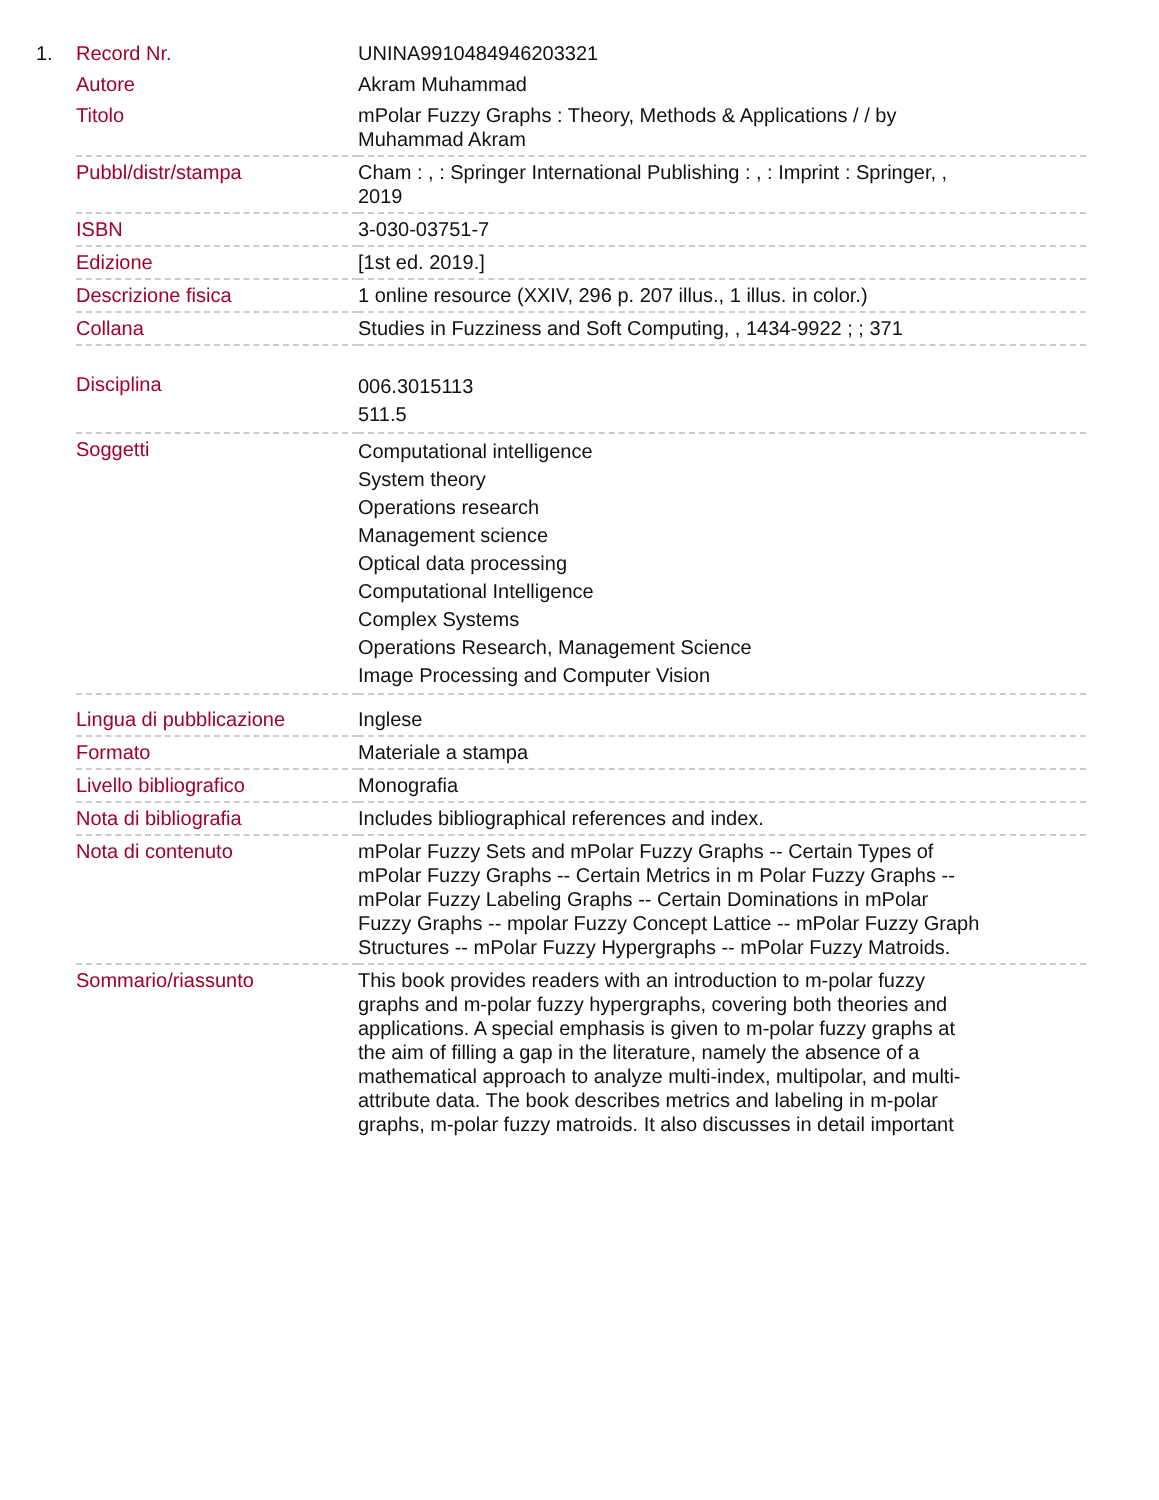1.
| Record Nr. | UNINA9910484946203321 |
| Autore | Akram Muhammad |
| Titolo | mPolar Fuzzy Graphs : Theory, Methods & Applications / / by Muhammad Akram |
| Pubbl/distr/stampa | Cham : , : Springer International Publishing : , : Imprint : Springer, , 2019 |
| ISBN | 3-030-03751-7 |
| Edizione | [1st ed. 2019.] |
| Descrizione fisica | 1 online resource (XXIV, 296 p. 207 illus., 1 illus. in color.) |
| Collana | Studies in Fuzziness and Soft Computing, , 1434-9922 ; ; 371 |
| Disciplina | 006.3015113 511.5 |
| Soggetti | Computational intelligence System theory Operations research Management science Optical data processing Computational Intelligence Complex Systems Operations Research, Management Science Image Processing and Computer Vision |
| Lingua di pubblicazione | Inglese |
| Formato | Materiale a stampa |
| Livello bibliografico | Monografia |
| Nota di bibliografia | Includes bibliographical references and index. |
| Nota di contenuto | mPolar Fuzzy Sets and mPolar Fuzzy Graphs -- Certain Types of mPolar Fuzzy Graphs -- Certain Metrics in m Polar Fuzzy Graphs -- mPolar Fuzzy Labeling Graphs -- Certain Dominations in mPolar Fuzzy Graphs -- mpolar Fuzzy Concept Lattice -- mPolar Fuzzy Graph Structures -- mPolar Fuzzy Hypergraphs -- mPolar Fuzzy Matroids. |
| Sommario/riassunto | This book provides readers with an introduction to m-polar fuzzy graphs and m-polar fuzzy hypergraphs, covering both theories and applications. A special emphasis is given to m-polar fuzzy graphs at the aim of filling a gap in the literature, namely the absence of a mathematical approach to analyze multi-index, multipolar, and multi-attribute data. The book describes metrics and labeling in m-polar graphs, m-polar fuzzy matroids. It also discusses in detail important |